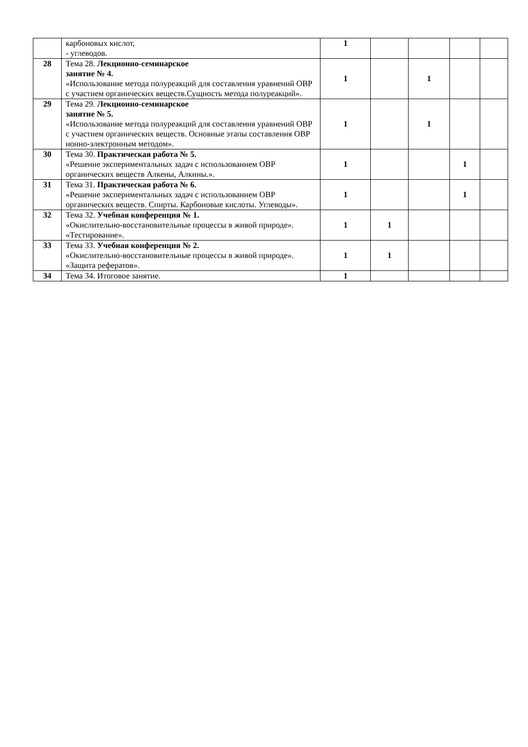| | карбоновых кислот, - углеводов. | 1 | | | | |
| 28 | Тема 28. Лекционно-семинарское занятие № 4. «Использование метода полуреакций для составления уравнений ОВР с участием органических веществ.Сущность метода полуреакций». | 1 | | 1 | | |
| 29 | Тема 29. Лекционно-семинарское занятие № 5. «Использование метода полуреакций для составления уравнений ОВР с участием органических веществ. Основные этапы составления ОВР ионно-электронным методом». | 1 | | 1 | | |
| 30 | Тема 30. Практическая работа № 5. «Решение экспериментальных задач с использованием ОВР органических веществ Алкены, Алкины.». | 1 | | | 1 | |
| 31 | Тема 31. Практическая работа № 6. «Решение экспериментальных задач с использованием ОВР органических веществ. Спирты. Карбоновые кислоты. Углеводы». | 1 | | | 1 | |
| 32 | Тема 32. Учебная конференция № 1. «Окислительно-восстановительные процессы в живой природе». «Тестирование». | 1 | 1 | | | |
| 33 | Тема 33. Учебная конференция № 2. «Окислительно-восстановительные процессы в живой природе». «Защита рефератов». | 1 | 1 | | | |
| 34 | Тема 34. Итоговое занятие. | 1 | | | | |